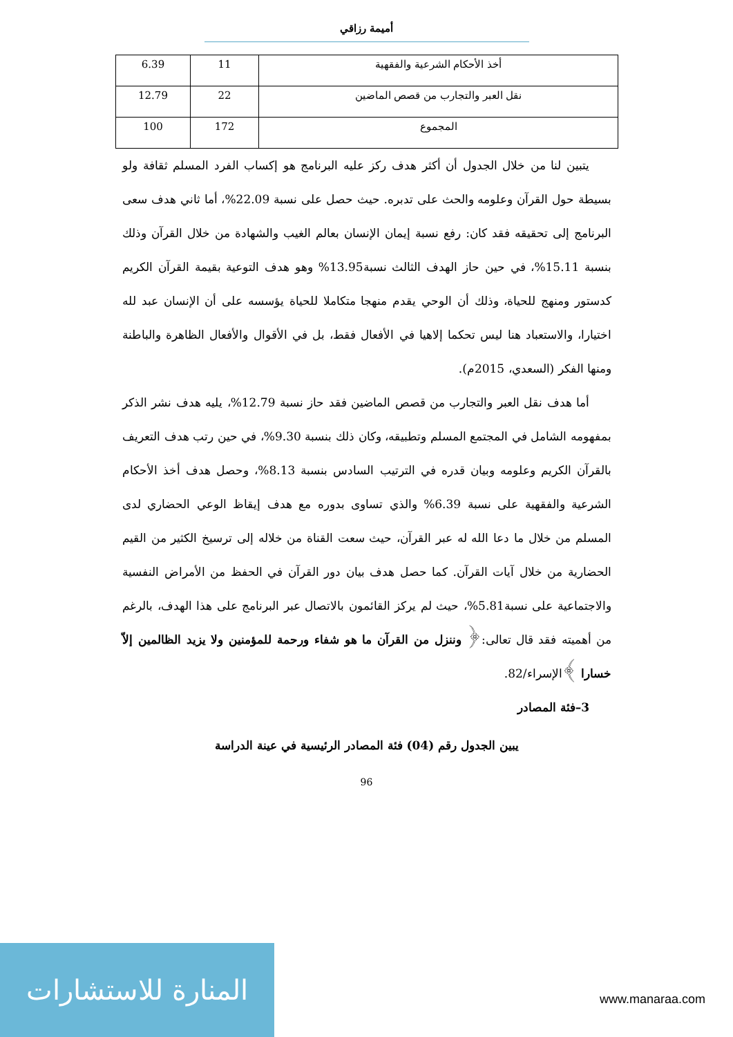أميمة رزاقي
| أخذ الأحكام الشرعية والفقهية | 11 | 6.39 |
| نقل العبر والتجارب من قصص الماضين | 22 | 12.79 |
| المجموع | 172 | 100 |
يتبين لنا من خلال الجدول أن أكثر هدف ركز عليه البرنامج هو إكساب الفرد المسلم ثقافة ولو بسيطة حول القرآن وعلومه والحث على تدبره. حيث حصل على نسبة 22.09%، أما ثاني هدف سعى البرنامج إلى تحقيقه فقد كان: رفع نسبة إيمان الإنسان بعالم الغيب والشهادة من خلال القرآن وذلك بنسبة 15.11%، في حين حاز الهدف الثالث نسبة13.95% وهو هدف التوعية بقيمة القرآن الكريم كدستور ومنهج للحياة، وذلك أن الوحي يقدم منهجا متكاملا للحياة يؤسسه على أن الإنسان عبد لله اختيارا، والاستعباد هنا ليس تحكما إلاهيا في الأفعال فقط، بل في الأقوال والأفعال الظاهرة والباطنة ومنها الفكر (السعدي، 2015م).
أما هدف نقل العبر والتجارب من قصص الماضين فقد حاز نسبة 12.79%، يليه هدف نشر الذكر بمفهومه الشامل في المجتمع المسلم وتطبيقه، وكان ذلك بنسبة 9.30%، في حين رتب هدف التعريف بالقرآن الكريم وعلومه وبيان قدره في الترتيب السادس بنسبة 8.13%، وحصل هدف أخذ الأحكام الشرعية والفقهية على نسبة 6.39% والذي تساوى بدوره مع هدف إيقاظ الوعي الحضاري لدى المسلم من خلال ما دعا الله له عبر القرآن، حيث سعت القناة من خلاله إلى ترسيخ الكثير من القيم الحضارية من خلال آيات القرآن. كما حصل هدف بيان دور القرآن في الحفظ من الأمراض النفسية والاجتماعية على نسبة5.81%، حيث لم يركز القائمون بالاتصال عبر البرنامج على هذا الهدف، بالرغم من أهميته فقد قال تعالى:﴿ وننزل من القرآن ما هو شفاء ورحمة للمؤمنين ولا يزيد الظالمين إلاّ خسارا ﴾الإسراء/82.
3–فئة المصادر
يبين الجدول رقم (04) فئة المصادر الرئيسية في عينة الدراسة
96
المنارة للاستشارات
www.manaraa.com